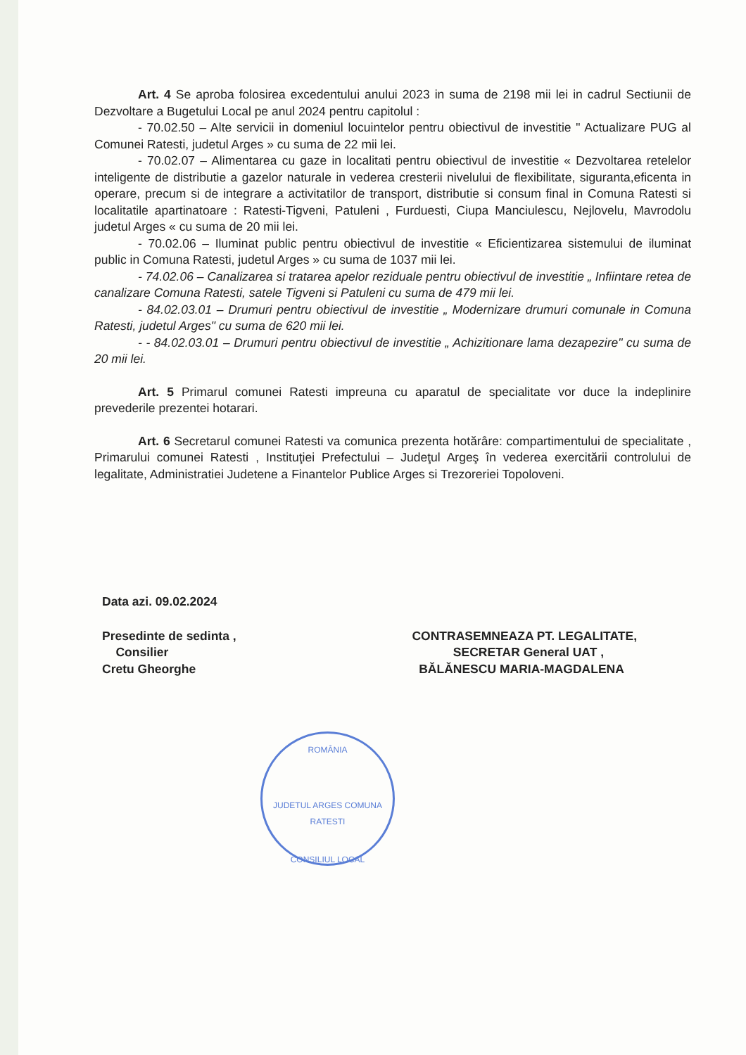Art. 4 Se aproba folosirea excedentului anului 2023 in suma de 2198 mii lei in cadrul Sectiunii de Dezvoltare a Bugetului Local pe anul 2024 pentru capitolul :
- 70.02.50 – Alte servicii in domeniul locuintelor pentru obiectivul de investitie " Actualizare PUG al Comunei Ratesti, judetul Arges » cu suma de 22 mii lei.
- 70.02.07 – Alimentarea cu gaze in localitati pentru obiectivul de investitie « Dezvoltarea retelelor inteligente de distributie a gazelor naturale in vederea cresterii nivelului de flexibilitate, siguranta,eficenta in operare, precum si de integrare a activitatilor de transport, distributie si consum final in Comuna Ratesti si localitatile apartinatoare : Ratesti-Tigveni, Patuleni , Furduesti, Ciupa Manciulescu, Nejlovelu, Mavrodolu judetul Arges « cu suma de 20 mii lei.
- 70.02.06 – Iluminat public pentru obiectivul de investitie « Eficientizarea sistemului de iluminat public in Comuna Ratesti, judetul Arges » cu suma de 1037 mii lei.
- 74.02.06 – Canalizarea si tratarea apelor reziduale pentru obiectivul de investitie „ Infiintare retea de canalizare Comuna Ratesti, satele Tigveni si Patuleni cu suma de 479 mii lei.
- 84.02.03.01 – Drumuri pentru obiectivul de investitie „ Modernizare drumuri comunale in Comuna Ratesti, judetul Arges" cu suma de 620 mii lei.
- - 84.02.03.01 – Drumuri pentru obiectivul de investitie „ Achizitionare lama dezapezire" cu suma de 20 mii lei.
Art. 5 Primarul comunei Ratesti impreuna cu aparatul de specialitate vor duce la indeplinire prevederile prezentei hotarari.
Art. 6 Secretarul comunei Ratesti va comunica prezenta hotărâre: compartimentului de specialitate , Primarului comunei Ratesti , Instituţiei Prefectului – Judeţul Argeş în vederea exercitării controlului de legalitate, Administratiei Judetene a Finantelor Publice Arges si Trezoreriei Topoloveni.
Data azi. 09.02.2024
Presedinte de sedinta ,
Consilier
Cretu Gheorghe
CONTRASEMNEAZA PT. LEGALITATE,
SECRETAR General UAT ,
BĂLĂNESCU MARIA-MAGDALENA
ROMÂNIA
JUDETUL ARGES COMUNA RATESTI
CONSILIUL LOCAL